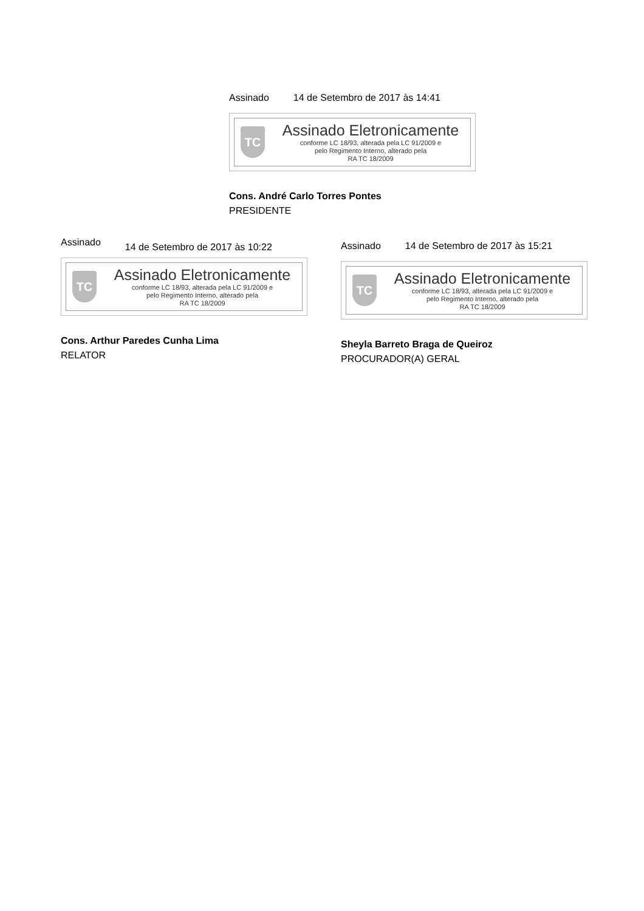Assinado 14 de Setembro de 2017 às 14:41
TC
Assinado Eletronicamente
conforme LC 18/93, alterada pela LC 91/2009 e
pelo Regimento Interno, alterado pela
RA TC 18/2009
Cons. André Carlo Torres Pontes
PRESIDENTE
Assinado 14 de Setembro de 2017 às 10:22
TC
Assinado Eletronicamente
conforme LC 18/93, alterada pela LC 91/2009 e
pelo Regimento Interno, alterado pela
RA TC 18/2009
Cons. Arthur Paredes Cunha Lima
RELATOR
Assinado 14 de Setembro de 2017 às 15:21
TC
Assinado Eletronicamente
conforme LC 18/93, alterada pela LC 91/2009 e
pelo Regimento Interno, alterado pela
RA TC 18/2009
Sheyla Barreto Braga de Queiroz
PROCURADOR(A) GERAL